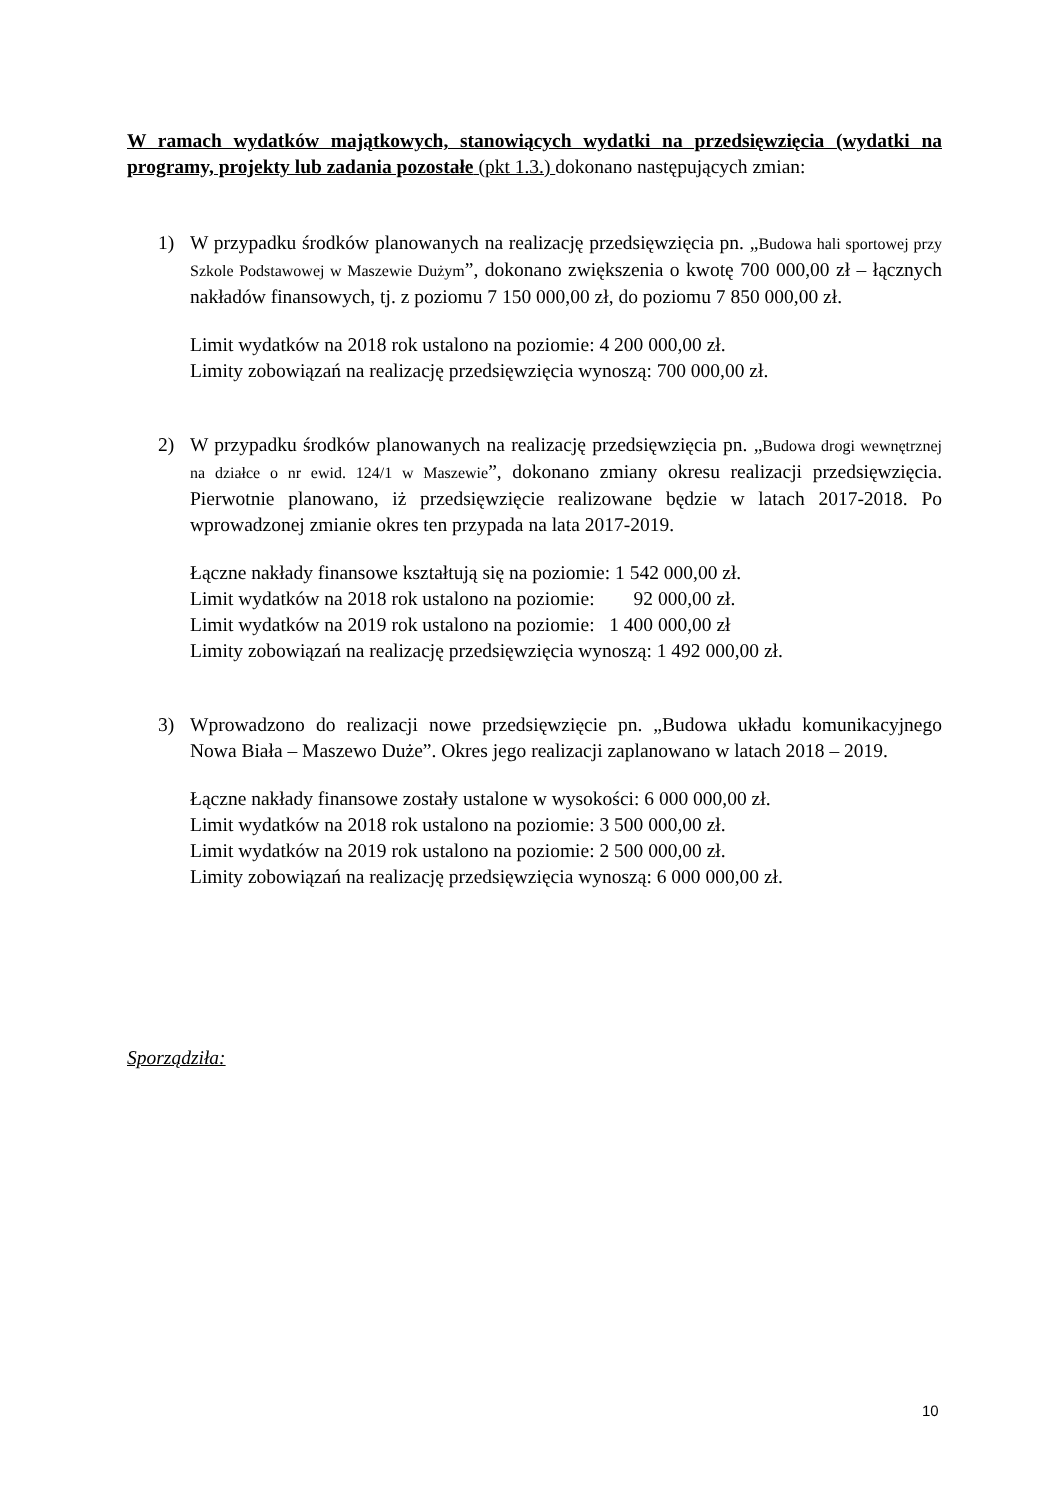W ramach wydatków majątkowych, stanowiących wydatki na przedsięwzięcia (wydatki na programy, projekty lub zadania pozostałe (pkt 1.3.) dokonano następujących zmian:
1) W przypadku środków planowanych na realizację przedsięwzięcia pn. „Budowa hali sportowej przy Szkole Podstawowej w Maszewie Dużym”, dokonano zwiększenia o kwotę 700 000,00 zł – łącznych nakładów finansowych, tj. z poziomu 7 150 000,00 zł, do poziomu 7 850 000,00 zł.
Limit wydatków na 2018 rok ustalono na poziomie: 4 200 000,00 zł.
Limity zobowiązań na realizację przedsięwzięcia wynoszą: 700 000,00 zł.
2) W przypadku środków planowanych na realizację przedsięwzięcia pn. „Budowa drogi wewnętrznej na działce o nr ewid. 124/1 w Maszewie”, dokonano zmiany okresu realizacji przedsięwzięcia. Pierwotnie planowano, iż przedsięwzięcie realizowane będzie w latach 2017-2018. Po wprowadzonej zmianie okres ten przypada na lata 2017-2019.
Łączne nakłady finansowe kształtują się na poziomie: 1 542 000,00 zł.
Limit wydatków na 2018 rok ustalono na poziomie: 92 000,00 zł.
Limit wydatków na 2019 rok ustalono na poziomie: 1 400 000,00 zł
Limity zobowiązań na realizację przedsięwzięcia wynoszą: 1 492 000,00 zł.
3) Wprowadzono do realizacji nowe przedsięwzięcie pn. „Budowa układu komunikacyjnego Nowa Biała – Maszewo Duże”. Okres jego realizacji zaplanowano w latach 2018 – 2019.
Łączne nakłady finansowe zostały ustalone w wysokości: 6 000 000,00 zł.
Limit wydatków na 2018 rok ustalono na poziomie: 3 500 000,00 zł.
Limit wydatków na 2019 rok ustalono na poziomie: 2 500 000,00 zł.
Limity zobowiązań na realizację przedsięwzięcia wynoszą: 6 000 000,00 zł.
Sporządziła:
10